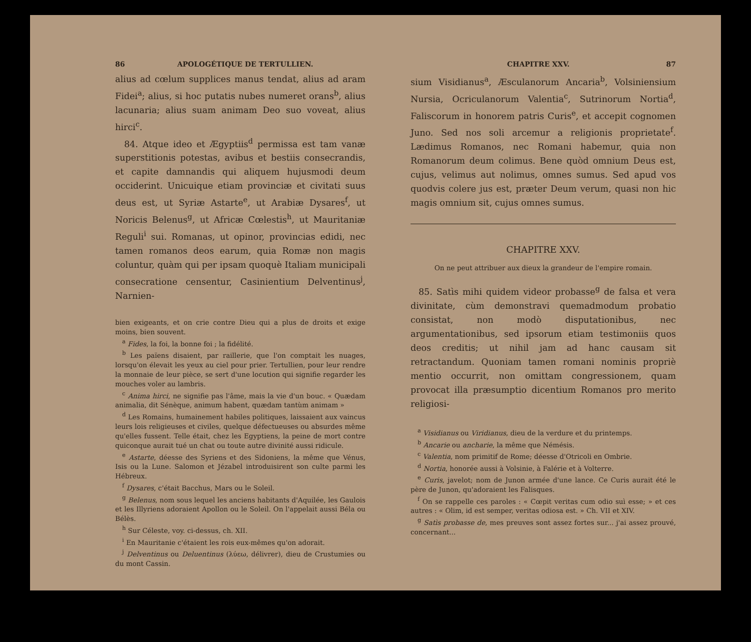86 APOLOGÉTIQUE DE TERTULLIEN.
alius ad cœlum supplices manus tendat, alius ad aram Fidei<sup>a</sup>; alius, si hoc putatis nubes numeret orans<sup>b</sup>, alius lacunaria; alius suam animam Deo suo voveat, alius hirci<sup>c</sup>.
84. Atque ideo et Ægyptiis<sup>d</sup> permissa est tam vanæ superstitionis potestas, avibus et bestiis consecrandis, et capite damnandis qui aliquem hujusmodi deum occiderint. Unicuique etiam provinciæ et civitati suus deus est, ut Syriæ Astarte<sup>e</sup>, ut Arabiæ Dysares<sup>f</sup>, ut Noricis Belenus<sup>g</sup>, ut Africæ Cœlestis<sup>h</sup>, ut Mauritaniæ Reguli<sup>i</sup> sui. Romanas, ut opinor, provincias edidi, nec tamen romanos deos earum, quia Romæ non magis coluntur, quàm qui per ipsam quoquè Italiam municipali consecratione censentur, Casinientium Delventinus<sup>j</sup>, Narnien-
bien exigeants, et on crie contre Dieu qui a plus de droits et exige moins, bien souvent.
<sup>a</sup> Fides, la foi, la bonne foi ; la fidélité.
<sup>b</sup> Les païens disaient, par raillerie, que l'on comptait les nuages, lorsqu'on élevait les yeux au ciel pour prier. Tertullien, pour leur rendre la monnaie de leur pièce, se sert d'une locution qui signifie regarder les mouches voler au lambris.
<sup>c</sup> Anima hirci, ne signifie pas l'âme, mais la vie d'un bouc. « Quædam animalia, dit Sénèque, animum habent, quædam tantùm animam »
<sup>d</sup> Les Romains, humainement habiles politiques, laissaient aux vaincus leurs lois religieuses et civiles, quelque défectueuses ou absurdes même qu'elles fussent. Telle était, chez les Egyptiens, la peine de mort contre quiconque aurait tué un chat ou toute autre divinité aussi ridicule.
<sup>e</sup> Astarte, déesse des Syriens et des Sidoniens, la même que Vénus, Isis ou la Lune. Salomon et Jézabel introduisirent son culte parmi les Hébreux.
<sup>f</sup> Dysares, c'était Bacchus, Mars ou le Soleil.
<sup>g</sup> Belenus, nom sous lequel les anciens habitants d'Aquilée, les Gaulois et les Illyriens adoraient Apollon ou le Soleil. On l'appelait aussi Béla ou Bélès.
<sup>h</sup> Sur Céleste, voy. ci-dessus, ch. XII.
<sup>i</sup> En Mauritanie c'étaient les rois eux-mêmes qu'on adorait.
<sup>j</sup> Delventinus ou Deluentinus (λύεω, délivrer), dieu de Crustumies ou du mont Cassin.
CHAPITRE XXV. 87
sium Visidianus<sup>a</sup>, Æsculanorum Ancaria<sup>b</sup>, Volsiniensium Nursia, Ocriculanorum Valentia<sup>c</sup>, Sutrinorum Nortia<sup>d</sup>, Faliscorum in honorem patris Curis<sup>e</sup>, et accepit cognomen Juno. Sed nos soli arcemur a religionis proprietate<sup>f</sup>. Lædimus Romanos, nec Romani habemur, quia non Romanorum deum colimus. Bene quòd omnium Deus est, cujus, velimus aut nolimus, omnes sumus. Sed apud vos quodvis colere jus est, præter Deum verum, quasi non hic magis omnium sit, cujus omnes sumus.
CHAPITRE XXV.
On ne peut attribuer aux dieux la grandeur de l'empire romain.
85. Satìs mihi quidem videor probasse<sup>g</sup> de falsa et vera divinitate, cùm demonstravi quemadmodum probatio consistat, non modò disputationibus, nec argumentationibus, sed ipsorum etiam testimoniis quos deos creditis; ut nihil jam ad hanc causam sit retractandum. Quoniam tamen romani nominis propriè mentio occurrit, non omittam congressionem, quam provocat illa præsumptio dicentium Romanos pro merito religiosi-
<sup>a</sup> Visidianus ou Viridianus, dieu de la verdure et du printemps.
<sup>b</sup> Ancarie ou ancharie, la même que Némésis.
<sup>c</sup> Valentia, nom primitif de Rome; déesse d'Otricoli en Ombrie.
<sup>d</sup> Nortia, honorée aussi à Volsinie, à Falérie et à Volterre.
<sup>e</sup> Curis, javelot; nom de Junon armée d'une lance. Ce Curis aurait été le père de Junon, qu'adoraient les Falisques.
<sup>f</sup> On se rappelle ces paroles : « Cœpit veritas cum odio suì esse; » et ces autres : « Olim, id est semper, veritas odiosa est. » Ch. VII et XIV.
<sup>g</sup> Satìs probasse de, mes preuves sont assez fortes sur... j'ai assez prouvé, concernant...